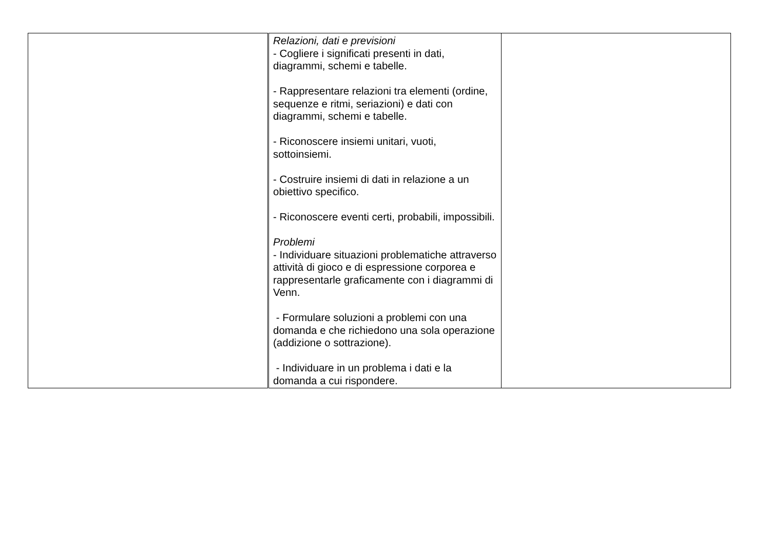| | Relazioni, dati e previsioni - Cogliere i significati presenti in dati, diagrammi, schemi e tabelle. - Rappresentare relazioni tra elementi (ordine, sequenze e ritmi, seriazioni) e dati con diagrammi, schemi e tabelle. - Riconoscere insiemi unitari, vuoti, sottoinsiemi. - Costruire insiemi di dati in relazione a un obiettivo specifico. - Riconoscere eventi certi, probabili, impossibili. Problemi - Individuare situazioni problematiche attraverso attività di gioco e di espressione corporea e rappresentarle graficamente con i diagrammi di Venn. - Formulare soluzioni a problemi con una domanda e che richiedono una sola operazione (addizione o sottrazione). - Individuare in un problema i dati e la domanda a cui rispondere. | |